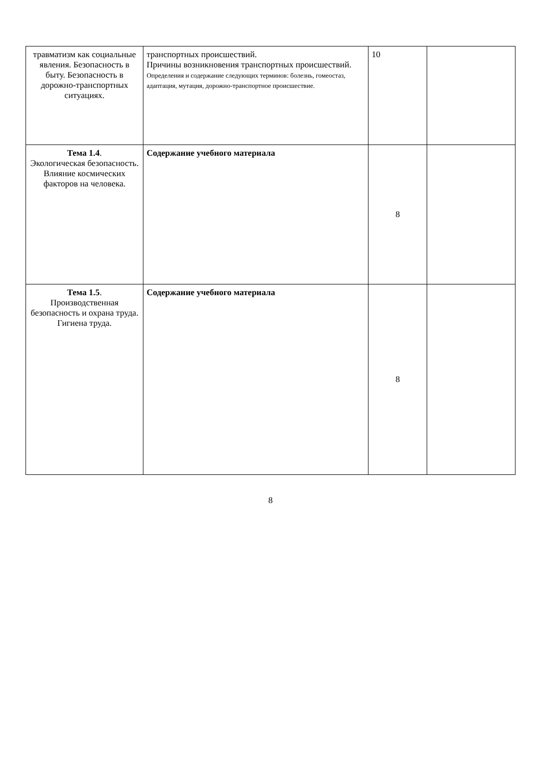| травматизм как социальные явления. Безопасность в быту. Безопасность в дорожно-транспортных ситуациях. | транспортных происшествий. Причины возникновения транспортных происшествий. Определения и содержание следующих терминов: болезнь, гомеостаз, адаптация, мутация, дорожно-транспортное происшествие. | 10 | |
| Тема 1.4 . Экологическая безопасность. Влияние космических факторов на человека. | Содержание учебного материала | 8 | |
| Тема 1.5 . Производственная безопасность и охрана труда. Гигиена труда. | Содержание учебного материала | 8 | |
8